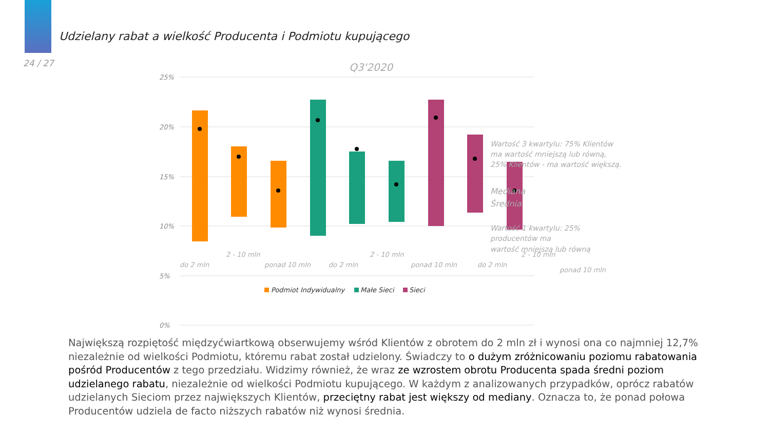Udzielany rabat a wielkość Producenta i Podmiotu kupującego
24 / 27
Q3'2020
25%
20%
15%
10%
5%
0%
Wartość 3 kwartylu: 75% Klientów
ma wartość mniejszą lub równą,
25% Klientów - ma wartość większą.
Mediana
Średnia
Wartość 1 kwartylu: 25%
producentów ma
wartość mniejszą lub równą
do 2 mln
2 - 10 mln
ponad 10 mln
do 2 mln
2 - 10 mln
ponad 10 mln
do 2 mln
2 - 10 mln
ponad 10 mln
Podmiot Indywidualny
Małe Sieci
Sieci
Największą rozpiętość międzyćwiartkową obserwujemy wśród Klientów z obrotem do 2 mln zł i wynosi ona co najmniej 12,7% niezależnie od wielkości Podmiotu, któremu rabat został udzielony. Świadczy to o dużym zróżnicowaniu poziomu rabatowania pośród Producentów z tego przedziału. Widzimy również, że wraz ze wzrostem obrotu Producenta spada średni poziom udzielanego rabatu, niezależnie od wielkości Podmiotu kupującego. W każdym z analizowanych przypadków, oprócz rabatów udzielanych Sieciom przez największych Klientów, przeciętny rabat jest większy od mediany. Oznacza to, że ponad połowa Producentów udziela de facto niższych rabatów niż wynosi średnia.